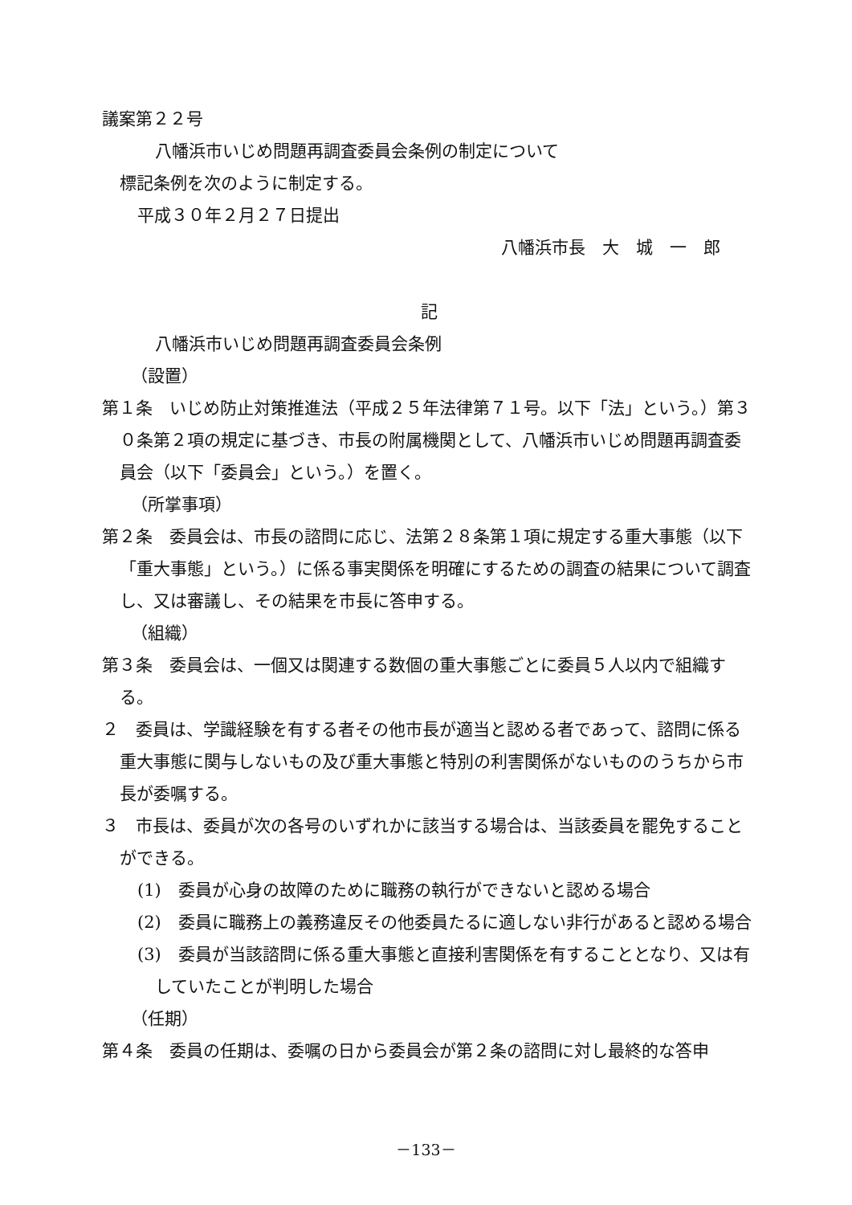議案第２２号
八幡浜市いじめ問題再調査委員会条例の制定について
標記条例を次のように制定する。
平成３０年２月２７日提出
八幡浜市長　大　城　一　郎
記
八幡浜市いじめ問題再調査委員会条例
（設置）
第１条　いじめ防止対策推進法（平成２５年法律第７１号。以下「法」という。）第３０条第２項の規定に基づき、市長の附属機関として、八幡浜市いじめ問題再調査委員会（以下「委員会」という。）を置く。
（所掌事項）
第２条　委員会は、市長の諮問に応じ、法第２８条第１項に規定する重大事態（以下「重大事態」という。）に係る事実関係を明確にするための調査の結果について調査し、又は審議し、その結果を市長に答申する。
（組織）
第３条　委員会は、一個又は関連する数個の重大事態ごとに委員５人以内で組織する。
２　委員は、学識経験を有する者その他市長が適当と認める者であって、諮問に係る重大事態に関与しないもの及び重大事態と特別の利害関係がないもののうちから市長が委嘱する。
３　市長は、委員が次の各号のいずれかに該当する場合は、当該委員を罷免することができる。
(1)　委員が心身の故障のために職務の執行ができないと認める場合
(2)　委員に職務上の義務違反その他委員たるに適しない非行があると認める場合
(3)　委員が当該諮問に係る重大事態と直接利害関係を有することとなり、又は有していたことが判明した場合
（任期）
第４条　委員の任期は、委嘱の日から委員会が第２条の諮問に対し最終的な答申
－133－